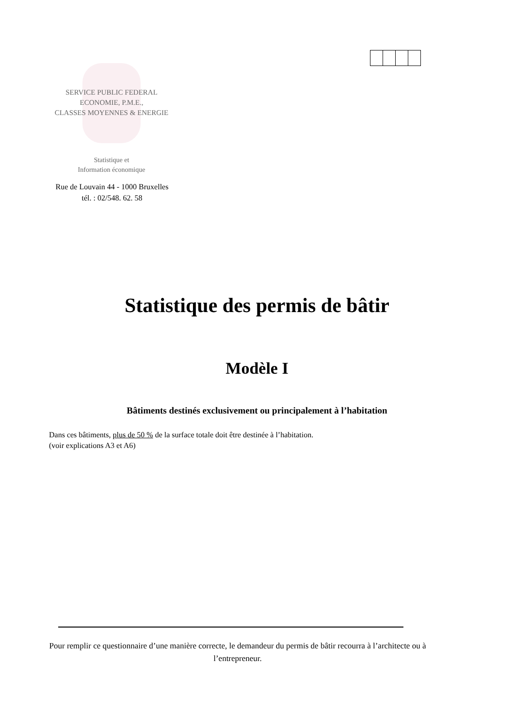SERVICE PUBLIC FEDERAL
ECONOMIE, P.M.E.,
CLASSES MOYENNES & ENERGIE
Statistique et
Information économique
Rue de Louvain 44 - 1000 Bruxelles
tél. : 02/548. 62. 58
Statistique des permis de bâtir
Modèle I
Bâtiments destinés exclusivement ou principalement à l’habitation
Dans ces bâtiments, plus de 50 % de la surface totale doit être destinée à l’habitation.
(voir explications A3 et A6)
Pour remplir ce questionnaire d’une manière correcte, le demandeur du permis de bâtir recourra à l’architecte ou à l’entrepreneur.